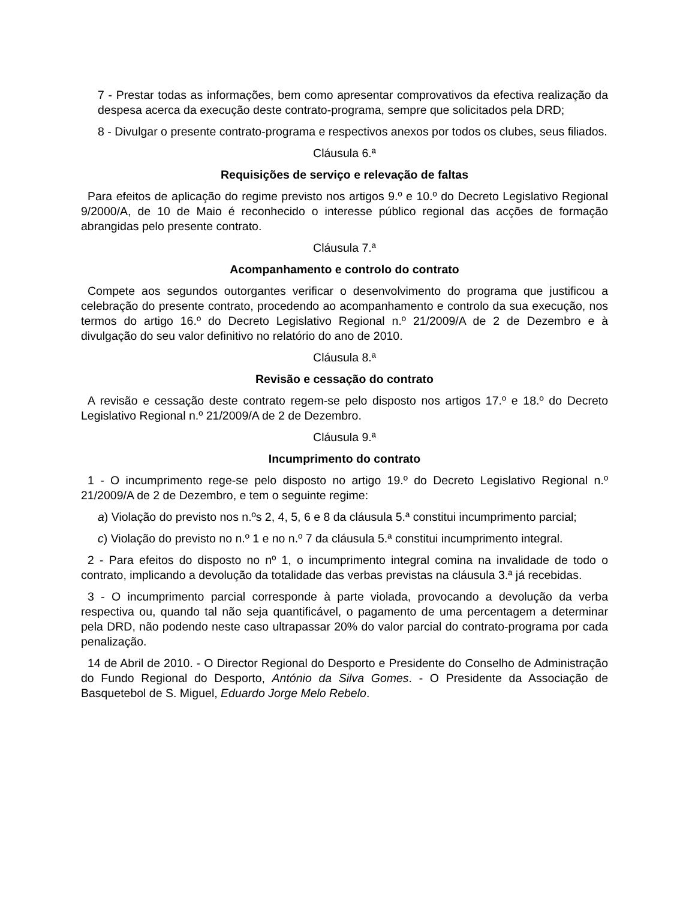7 - Prestar todas as informações, bem como apresentar comprovativos da efectiva realização da despesa acerca da execução deste contrato-programa, sempre que solicitados pela DRD;
8 - Divulgar o presente contrato-programa e respectivos anexos por todos os clubes, seus filiados.
Cláusula 6.ª
Requisições de serviço e relevação de faltas
Para efeitos de aplicação do regime previsto nos artigos 9.º e 10.º do Decreto Legislativo Regional 9/2000/A, de 10 de Maio é reconhecido o interesse público regional das acções de formação abrangidas pelo presente contrato.
Cláusula 7.ª
Acompanhamento e controlo do contrato
Compete aos segundos outorgantes verificar o desenvolvimento do programa que justificou a celebração do presente contrato, procedendo ao acompanhamento e controlo da sua execução, nos termos do artigo 16.º do Decreto Legislativo Regional n.º 21/2009/A de 2 de Dezembro e à divulgação do seu valor definitivo no relatório do ano de 2010.
Cláusula 8.ª
Revisão e cessação do contrato
A revisão e cessação deste contrato regem-se pelo disposto nos artigos 17.º e 18.º do Decreto Legislativo Regional n.º 21/2009/A de 2 de Dezembro.
Cláusula 9.ª
Incumprimento do contrato
1 - O incumprimento rege-se pelo disposto no artigo 19.º do Decreto Legislativo Regional n.º 21/2009/A de 2 de Dezembro, e tem o seguinte regime:
a) Violação do previsto nos n.ºs 2, 4, 5, 6 e 8 da cláusula 5.ª constitui incumprimento parcial;
c) Violação do previsto no n.º 1 e no n.º 7 da cláusula 5.ª constitui incumprimento integral.
2 - Para efeitos do disposto no nº 1, o incumprimento integral comina na invalidade de todo o contrato, implicando a devolução da totalidade das verbas previstas na cláusula 3.ª já recebidas.
3 - O incumprimento parcial corresponde à parte violada, provocando a devolução da verba respectiva ou, quando tal não seja quantificável, o pagamento de uma percentagem a determinar pela DRD, não podendo neste caso ultrapassar 20% do valor parcial do contrato-programa por cada penalização.
14 de Abril de 2010. - O Director Regional do Desporto e Presidente do Conselho de Administração do Fundo Regional do Desporto, António da Silva Gomes. - O Presidente da Associação de Basquetebol de S. Miguel, Eduardo Jorge Melo Rebelo.